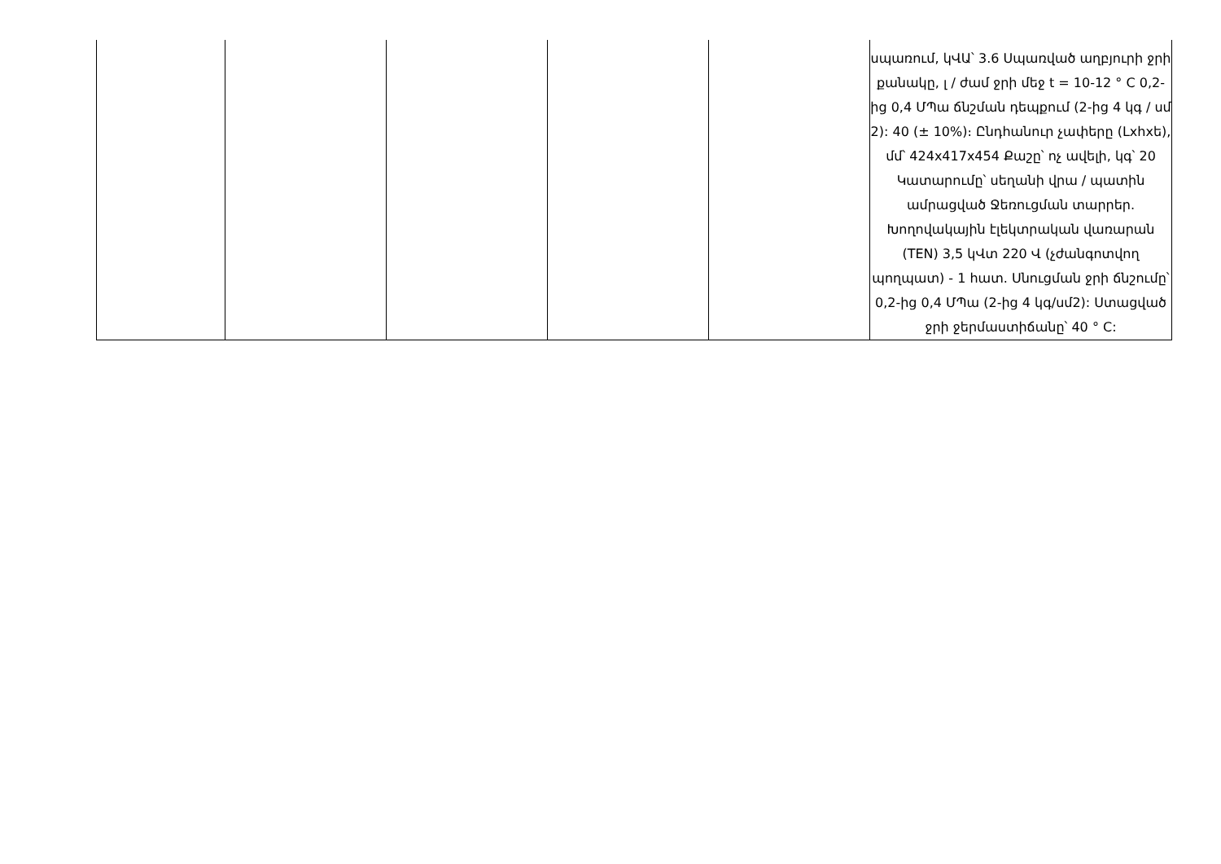| | | | | | սպառում, կՎԱ՝ 3.6 Սպառված աղբյուրի ջրի քանակը, լ / ժամ ջրի մեջ t = 10-12 ° C 0,2-ից 0,4 ՄՊա ճնշման դեպքում (2-ից 4 կգ / սմ 2): 40 (± 10%)։ Ընդհանուր չափերը (Lxhxե), մմ՝ 424x417x454 Քաշը՝ ոչ ավելի, կգ՝ 20 Կատարումը՝ սեղանի վրա / պատին ամրացված Ջեռուցման տարրեր. Խողովակային էլեկտրական վառարան (TEN) 3,5 կՎտ 220 Վ (չժանգոտվող պողպատ) - 1 հատ. Սնուցման ջրի ճնշումը՝ 0,2-ից 0,4 ՄՊա (2-ից 4 կգ/սմ2): Ստացված ջրի ջերմաստիճանը՝ 40 ° C: |